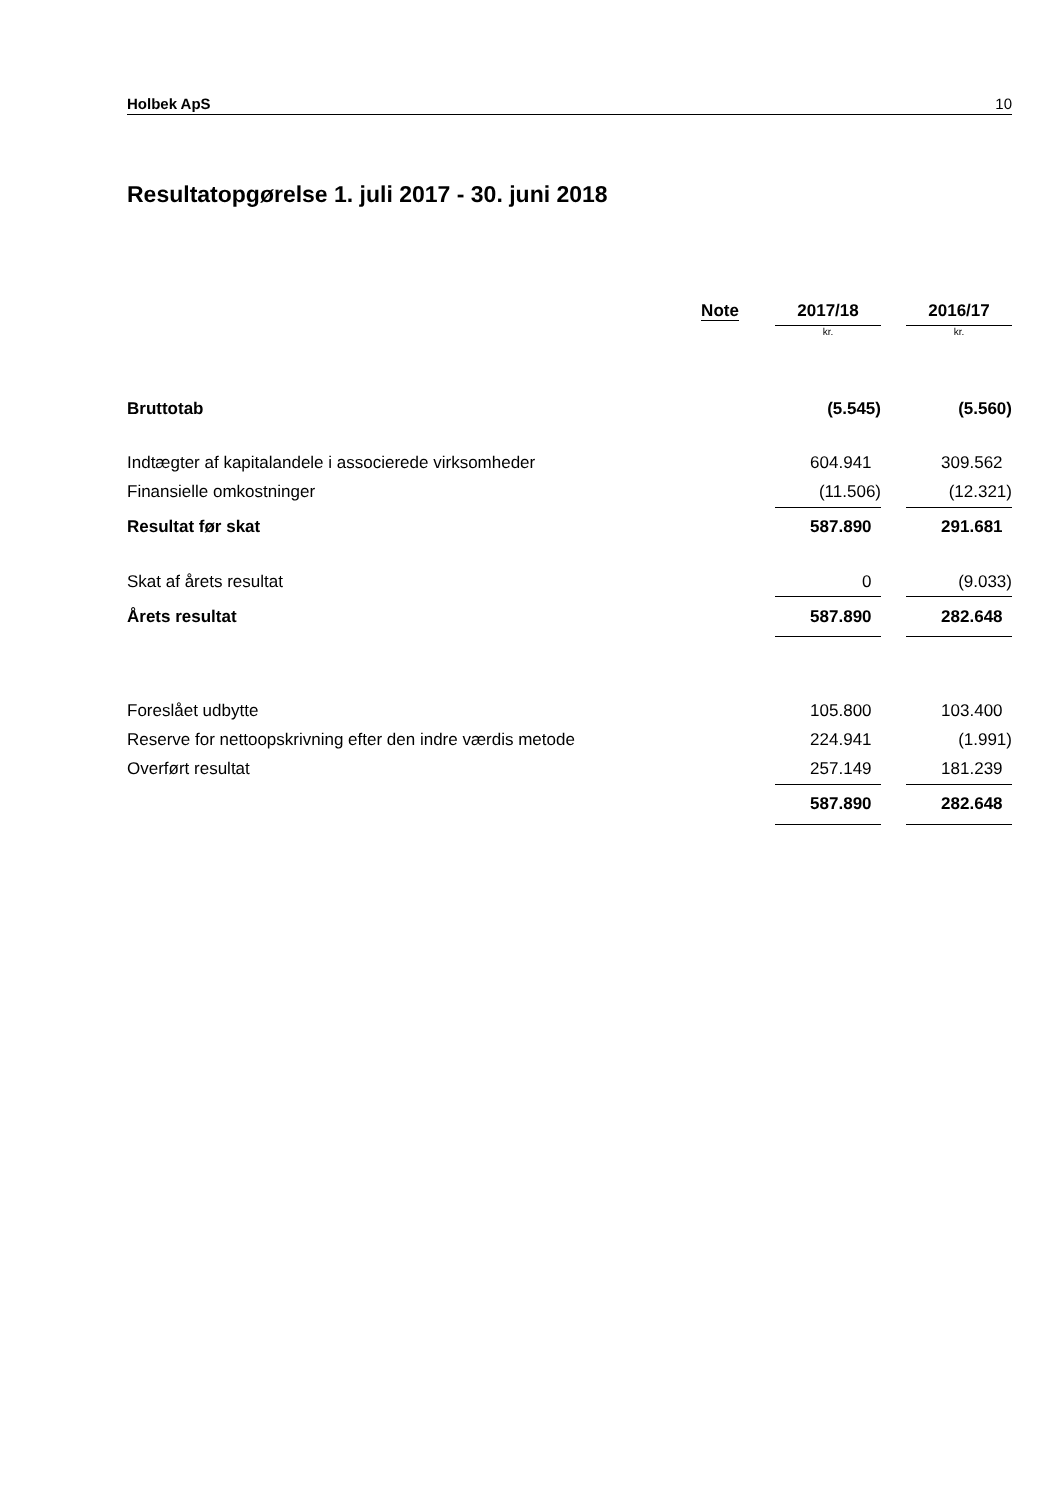Holbek ApS 10
Resultatopgørelse 1. juli 2017 - 30. juni 2018
| | Note | | 2017/18 | | 2016/17 |
| | | | kr. | | kr. |
| Bruttotab | | | (5.545) | | (5.560) |
| Indtægter af kapitalandele i associerede virksomheder | | | 604.941 | | 309.562 |
| Finansielle omkostninger | | | (11.506) | | (12.321) |
| Resultat før skat | | | 587.890 | | 291.681 |
| Skat af årets resultat | | | 0 | | (9.033) |
| Årets resultat | | | 587.890 | | 282.648 |
| Foreslået udbytte | | | 105.800 | | 103.400 |
| Reserve for nettoopskrivning efter den indre værdis metode | | | 224.941 | | (1.991) |
| Overført resultat | | | 257.149 | | 181.239 |
| | | | 587.890 | | 282.648 |